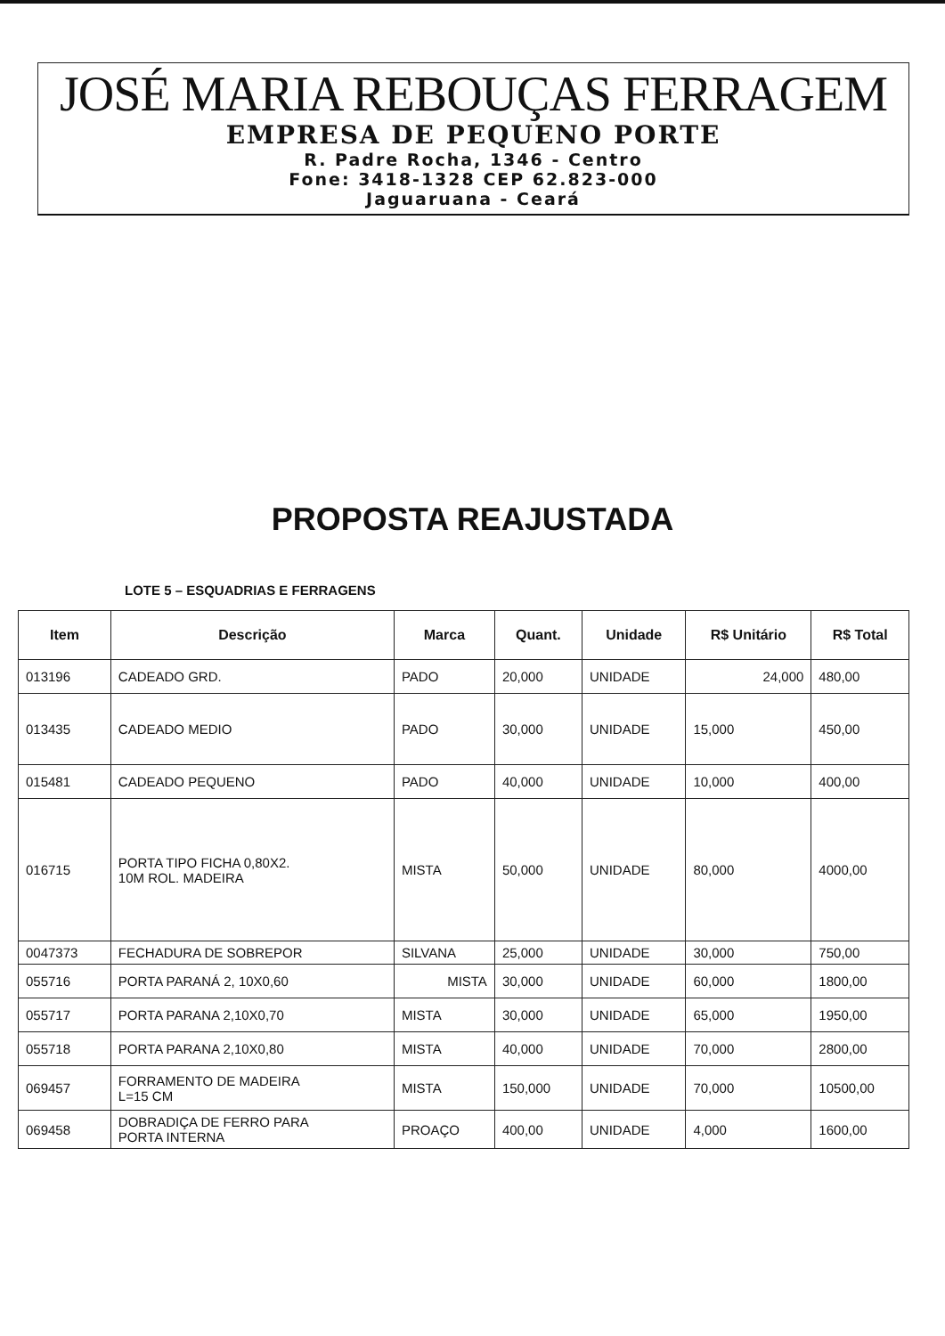JOSÉ MARIA REBOUÇAS FERRAGEM
EMPRESA DE PEQUENO PORTE
R. Padre Rocha, 1346 - Centro
Fone: 3418-1328 CEP 62.823-000
Jaguaruana - Ceará
PROPOSTA REAJUSTADA
LOTE 5 – ESQUADRIAS E FERRAGENS
| Item | Descrição | Marca | Quant. | Unidade | R$ Unitário | R$ Total |
| --- | --- | --- | --- | --- | --- | --- |
| 013196 | CADEADO GRD. | PADO | 20,000 | UNIDADE | 24,000 | 480,00 |
| 013435 | CADEADO MEDIO | PADO | 30,000 | UNIDADE | 15,000 | 450,00 |
| 015481 | CADEADO PEQUENO | PADO | 40,000 | UNIDADE | 10,000 | 400,00 |
| 016715 | PORTA TIPO FICHA 0,80X2. 10M ROL. MADEIRA | MISTA | 50,000 | UNIDADE | 80,000 | 4000,00 |
| 0047373 | FECHADURA DE SOBREPOR | SILVANA | 25,000 | UNIDADE | 30,000 | 750,00 |
| 055716 | PORTA PARANÁ 2, 10X0,60 | MISTA | 30,000 | UNIDADE | 60,000 | 1800,00 |
| 055717 | PORTA PARANA 2,10X0,70 | MISTA | 30,000 | UNIDADE | 65,000 | 1950,00 |
| 055718 | PORTA PARANA 2,10X0,80 | MISTA | 40,000 | UNIDADE | 70,000 | 2800,00 |
| 069457 | FORRAMENTO DE MADEIRA L=15 CM | MISTA | 150,000 | UNIDADE | 70,000 | 10500,00 |
| 069458 | DOBRADIÇA DE FERRO PARA PORTA INTERNA | PROAÇO | 400,00 | UNIDADE | 4,000 | 1600,00 |